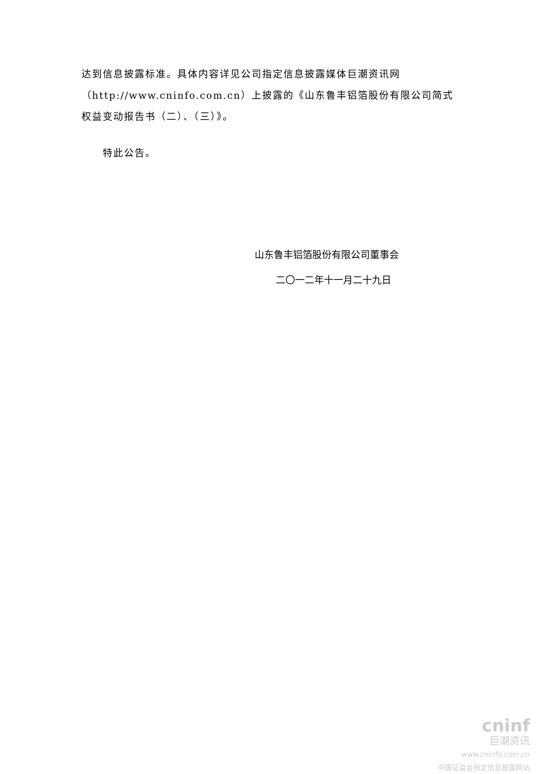达到信息披露标准。具体内容详见公司指定信息披露媒体巨潮资讯网（http://www.cninfo.com.cn）上披露的《山东鲁丰铝箔股份有限公司简式权益变动报告书（二）、（三）》。
特此公告。
山东鲁丰铝箔股份有限公司董事会
二〇一二年十一月二十九日
cninf
巨潮资讯
www.cninfo.com.cn
中国证监会指定信息披露网站